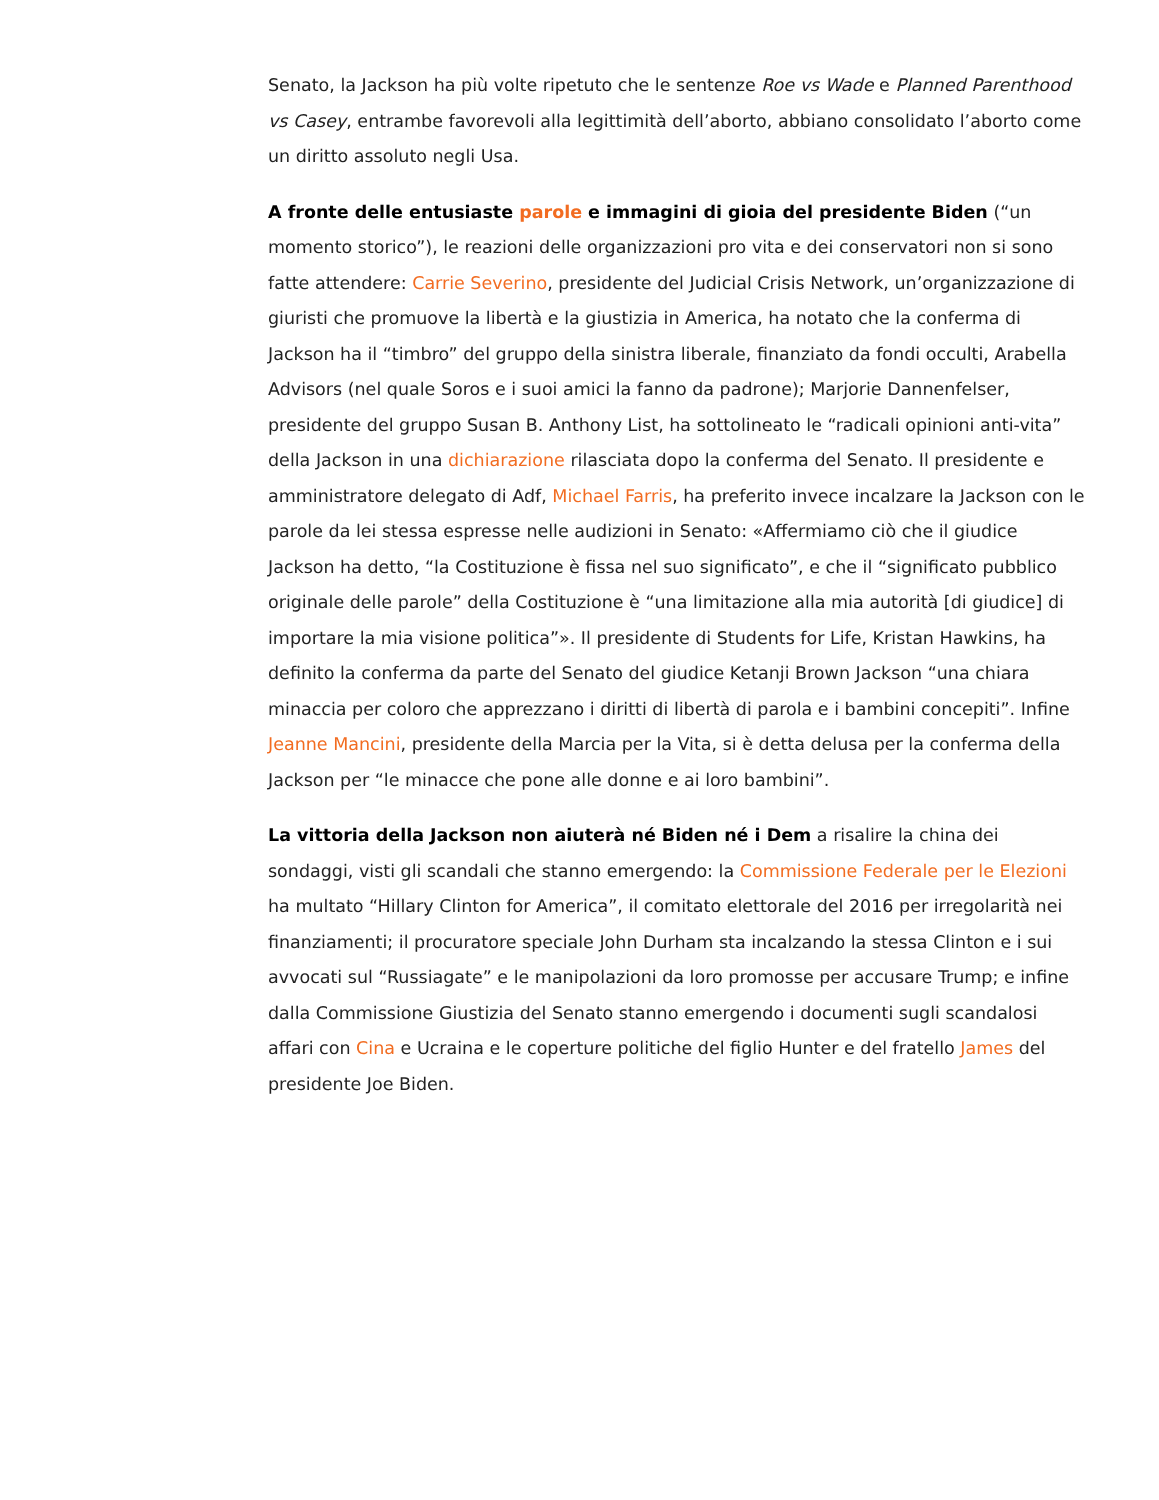Senato, la Jackson ha più volte ripetuto che le sentenze Roe vs Wade e Planned Parenthood vs Casey, entrambe favorevoli alla legittimità dell’aborto, abbiano consolidato l’aborto come un diritto assoluto negli Usa.
A fronte delle entusiaste parole e immagini di gioia del presidente Biden (“un momento storico”), le reazioni delle organizzazioni pro vita e dei conservatori non si sono fatte attendere: Carrie Severino, presidente del Judicial Crisis Network, un’organizzazione di giuristi che promuove la libertà e la giustizia in America, ha notato che la conferma di Jackson ha il “timbro” del gruppo della sinistra liberale, finanziato da fondi occulti, Arabella Advisors (nel quale Soros e i suoi amici la fanno da padrone); Marjorie Dannenfelser, presidente del gruppo Susan B. Anthony List, ha sottolineato le “radicali opinioni anti-vita” della Jackson in una dichiarazione rilasciata dopo la conferma del Senato. Il presidente e amministratore delegato di Adf, Michael Farris, ha preferito invece incalzare la Jackson con le parole da lei stessa espresse nelle audizioni in Senato: «Affermiamo ciò che il giudice Jackson ha detto, “la Costituzione è fissa nel suo significato”, e che il “significato pubblico originale delle parole” della Costituzione è “una limitazione alla mia autorità [di giudice] di importare la mia visione politica”». Il presidente di Students for Life, Kristan Hawkins, ha definito la conferma da parte del Senato del giudice Ketanji Brown Jackson “una chiara minaccia per coloro che apprezzano i diritti di libertà di parola e i bambini concepiti”. Infine Jeanne Mancini, presidente della Marcia per la Vita, si è detta delusa per la conferma della Jackson per “le minacce che pone alle donne e ai loro bambini”.
La vittoria della Jackson non aiuterà né Biden né i Dem a risalire la china dei sondaggi, visti gli scandali che stanno emergendo: la Commissione Federale per le Elezioni ha multato “Hillary Clinton for America”, il comitato elettorale del 2016 per irregolarità nei finanziamenti; il procuratore speciale John Durham sta incalzando la stessa Clinton e i sui avvocati sul “Russiagate” e le manipolazioni da loro promosse per accusare Trump; e infine dalla Commissione Giustizia del Senato stanno emergendo i documenti sugli scandalosi affari con Cina e Ucraina e le coperture politiche del figlio Hunter e del fratello James del presidente Joe Biden.